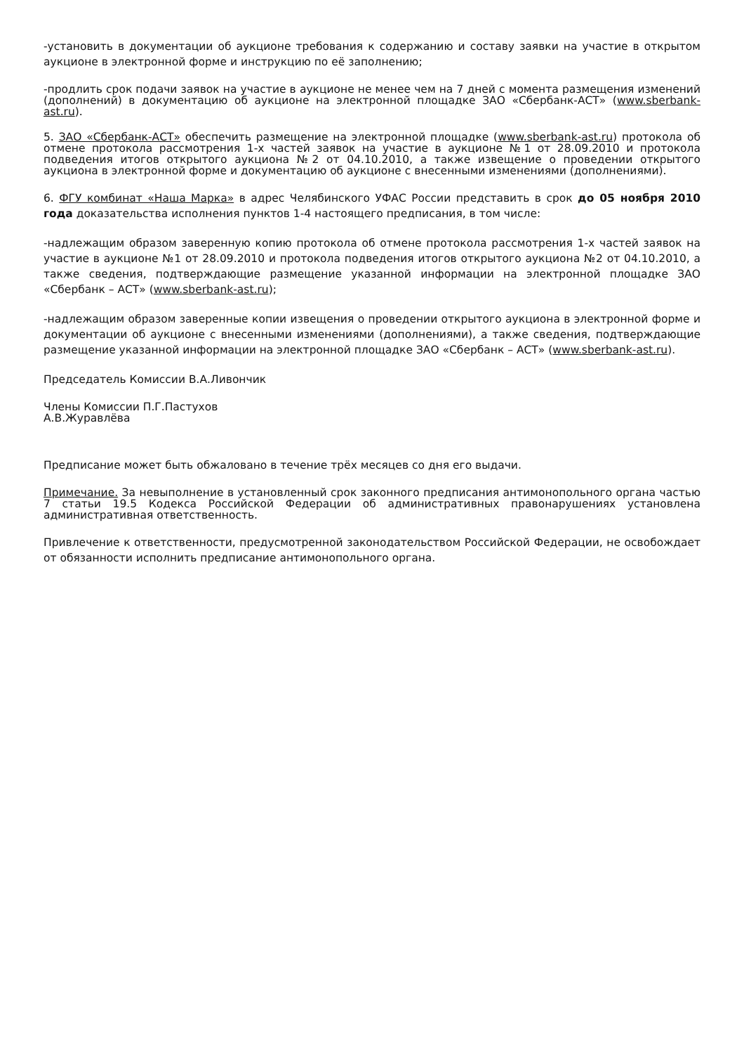-установить в документации об аукционе требования к содержанию и составу заявки на участие в открытом аукционе в электронной форме и инструкцию по её заполнению;
-продлить срок подачи заявок на участие в аукционе не менее чем на 7 дней с момента размещения изменений (дополнений) в документацию об аукционе на электронной площадке ЗАО «Сбербанк-АСТ» (www.sberbank-ast.ru).
5. ЗАО «Сбербанк-АСТ» обеспечить размещение на электронной площадке (www.sberbank-ast.ru) протокола об отмене протокола рассмотрения 1-х частей заявок на участие в аукционе №1 от 28.09.2010 и протокола подведения итогов открытого аукциона №2 от 04.10.2010, а также извещение о проведении открытого аукциона в электронной форме и документацию об аукционе с внесенными изменениями (дополнениями).
6. ФГУ комбинат «Наша Марка» в адрес Челябинского УФАС России представить в срок до 05 ноября 2010 года доказательства исполнения пунктов 1-4 настоящего предписания, в том числе:
-надлежащим образом заверенную копию протокола об отмене протокола рассмотрения 1-х частей заявок на участие в аукционе №1 от 28.09.2010 и протокола подведения итогов открытого аукциона №2 от 04.10.2010, а также сведения, подтверждающие размещение указанной информации на электронной площадке ЗАО «Сбербанк – АСТ» (www.sberbank-ast.ru);
-надлежащим образом заверенные копии извещения о проведении открытого аукциона в электронной форме и документации об аукционе с внесенными изменениями (дополнениями), а также сведения, подтверждающие размещение указанной информации на электронной площадке ЗАО «Сбербанк – АСТ» (www.sberbank-ast.ru).
Председатель Комиссии В.А.Ливончик
Члены Комиссии П.Г.Пастухов
А.В.Журавлёва
Предписание может быть обжаловано в течение трёх месяцев со дня его выдачи.
Примечание. За невыполнение в установленный срок законного предписания антимонопольного органа частью 7 статьи 19.5 Кодекса Российской Федерации об административных правонарушениях установлена административная ответственность.
Привлечение к ответственности, предусмотренной законодательством Российской Федерации, не освобождает от обязанности исполнить предписание антимонопольного органа.